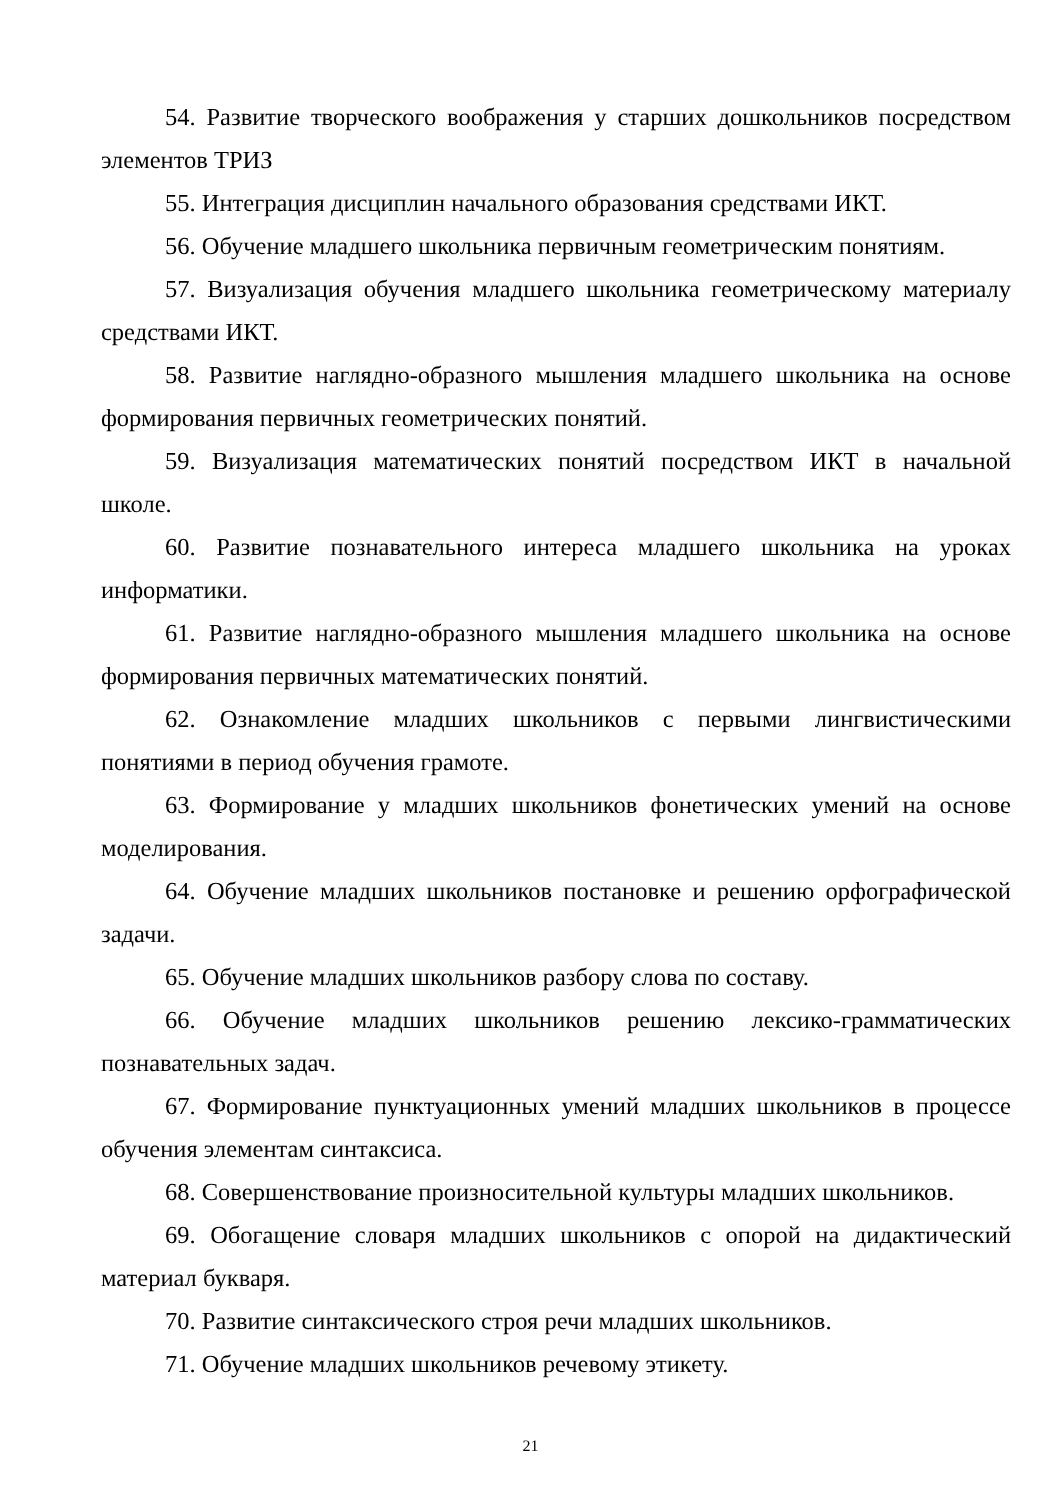54. Развитие творческого воображения у старших дошкольников посредством элементов ТРИЗ
55. Интеграция дисциплин начального образования средствами ИКТ.
56. Обучение младшего школьника первичным геометрическим понятиям.
57. Визуализация обучения младшего школьника геометрическому материалу средствами ИКТ.
58. Развитие наглядно-образного мышления младшего школьника на основе формирования первичных геометрических понятий.
59. Визуализация математических понятий посредством ИКТ в начальной школе.
60. Развитие познавательного интереса младшего школьника на уроках информатики.
61. Развитие наглядно-образного мышления младшего школьника на основе формирования первичных математических понятий.
62. Ознакомление младших школьников с первыми лингвистическими понятиями в период обучения грамоте.
63. Формирование у младших школьников фонетических умений на основе моделирования.
64. Обучение младших школьников постановке и решению орфографической задачи.
65. Обучение младших школьников разбору слова по составу.
66. Обучение младших школьников решению лексико-грамматических познавательных задач.
67. Формирование пунктуационных умений младших школьников в процессе обучения элементам синтаксиса.
68. Совершенствование произносительной культуры младших школьников.
69. Обогащение словаря младших школьников с опорой на дидактический материал букваря.
70. Развитие синтаксического строя речи младших школьников.
71. Обучение младших школьников речевому этикету.
21